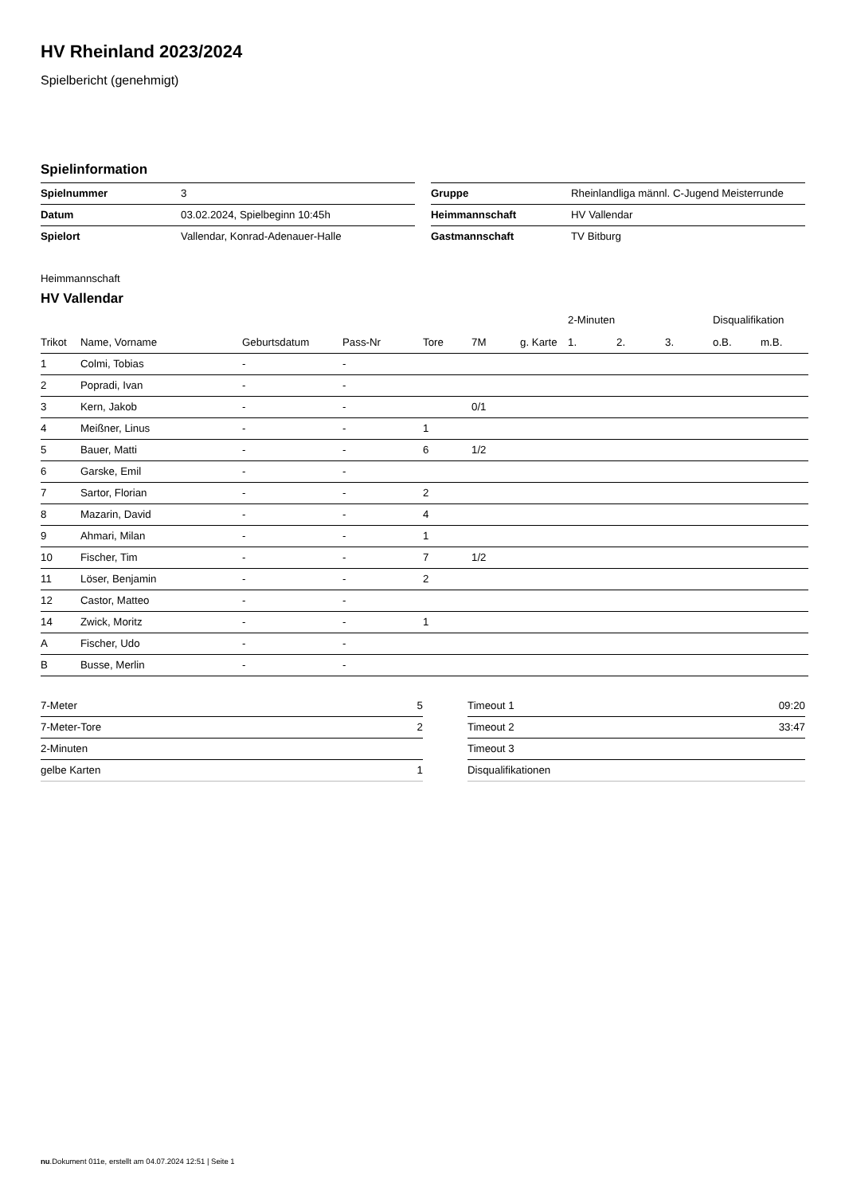HV Rheinland 2023/2024
Spielbericht (genehmigt)
Spielinformation
| Spielnummer | 3 |
| Datum | 03.02.2024, Spielbeginn 10:45h |
| Spielort | Vallendar, Konrad-Adenauer-Halle |
| Gruppe | Rheinlandliga männl. C-Jugend Meisterrunde |
| Heimmannschaft | HV Vallendar |
| Gastmannschaft | TV Bitburg |
Heimmannschaft
HV Vallendar
| | | | | | | | 2-Minuten | | | Disqualifikation | |
| --- | --- | --- | --- | --- | --- | --- | --- | --- | --- | --- | --- |
| Trikot | Name, Vorname | Geburtsdatum | Pass-Nr | Tore | 7M | g. Karte | 1. | 2. | 3. | o.B. | m.B. |
| 1 | Colmi, Tobias | - | - | | | | | | | | |
| 2 | Popradi, Ivan | - | - | | | | | | | | |
| 3 | Kern, Jakob | - | - | | 0/1 | | | | | | |
| 4 | Meißner, Linus | - | - | 1 | | | | | | | |
| 5 | Bauer, Matti | - | - | 6 | 1/2 | | | | | | |
| 6 | Garske, Emil | - | - | | | | | | | | |
| 7 | Sartor, Florian | - | - | 2 | | | | | | | |
| 8 | Mazarin, David | - | - | 4 | | | | | | | |
| 9 | Ahmari, Milan | - | - | 1 | | | | | | | |
| 10 | Fischer, Tim | - | - | 7 | 1/2 | | | | | | |
| 11 | Löser, Benjamin | - | - | 2 | | | | | | | |
| 12 | Castor, Matteo | - | - | | | | | | | | |
| 14 | Zwick, Moritz | - | - | 1 | | | | | | | |
| A | Fischer, Udo | - | - | | | | | | | | |
| B | Busse, Merlin | - | - | | | | | | | | |
| 7-Meter | 5 |
| 7-Meter-Tore | 2 |
| 2-Minuten | |
| gelbe Karten | 1 |
| Timeout 1 | 09:20 |
| Timeout 2 | 33:47 |
| Timeout 3 | |
| Disqualifikationen | |
nu.Dokument 011e, erstellt am 04.07.2024 12:51 | Seite 1